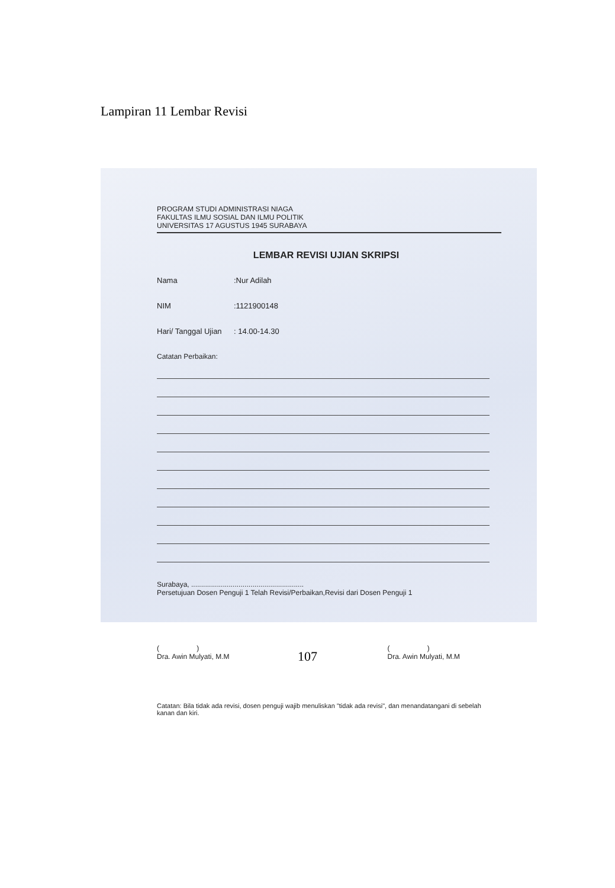Lampiran 11 Lembar Revisi
PROGRAM STUDI ADMINISTRASI NIAGA
FAKULTAS ILMU SOSIAL DAN ILMU POLITIK
UNIVERSITAS 17 AGUSTUS 1945 SURABAYA
LEMBAR REVISI UJIAN SKRIPSI
Nama:Nur Adilah
NIM:1121900148
Hari/ Tanggal Ujian: 14.00-14.30
Catatan Perbaikan:
Surabaya, .........................................................
Persetujuan Dosen Penguji 1 Telah Revisi/Perbaikan,Revisi dari Dosen Penguji 1
( )
Dra. Awin Mulyati, M.M ( )
Dra. Awin Mulyati, M.M
Catatan: Bila tidak ada revisi, dosen penguji wajib menuliskan "tidak ada revisi", dan menandatangani di sebelah kanan dan kiri.
107